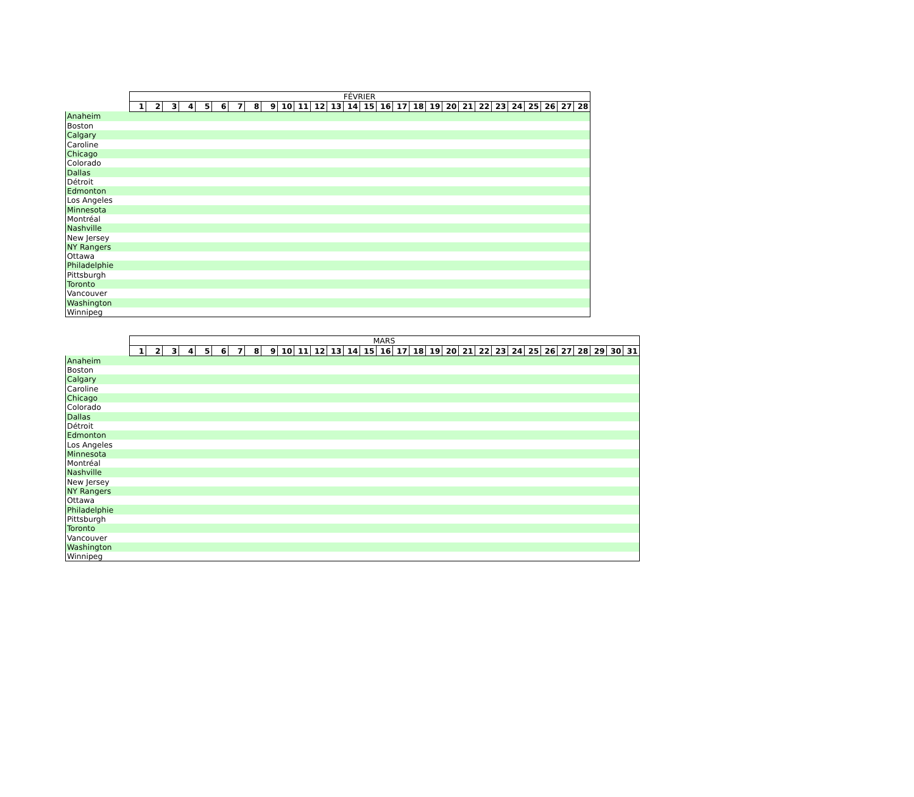| | FÉVRIER | | | | | | | | | | | | | | | | | | | | | | | | | | | |
| --- | --- | --- | --- | --- | --- | --- | --- | --- | --- | --- | --- | --- | --- | --- | --- | --- | --- | --- | --- | --- | --- | --- | --- | --- | --- | --- | --- | --- |
| | 1 | 2 | 3 | 4 | 5 | 6 | 7 | 8 | 9 | 10 | 11 | 12 | 13 | 14 | 15 | 16 | 17 | 18 | 19 | 20 | 21 | 22 | 23 | 24 | 25 | 26 | 27 | 28 |
| Anaheim | | | | | | | | | | | | | | | | | | | | | | | | | | | | |
| Boston | | | | | | | | | | | | | | | | | | | | | | | | | | | | |
| Calgary | | | | | | | | | | | | | | | | | | | | | | | | | | | | |
| Caroline | | | | | | | | | | | | | | | | | | | | | | | | | | | | |
| Chicago | | | | | | | | | | | | | | | | | | | | | | | | | | | | |
| Colorado | | | | | | | | | | | | | | | | | | | | | | | | | | | | |
| Dallas | | | | | | | | | | | | | | | | | | | | | | | | | | | | |
| Détroit | | | | | | | | | | | | | | | | | | | | | | | | | | | | |
| Edmonton | | | | | | | | | | | | | | | | | | | | | | | | | | | | |
| Los Angeles | | | | | | | | | | | | | | | | | | | | | | | | | | | | |
| Minnesota | | | | | | | | | | | | | | | | | | | | | | | | | | | | |
| Montréal | | | | | | | | | | | | | | | | | | | | | | | | | | | | |
| Nashville | | | | | | | | | | | | | | | | | | | | | | | | | | | | |
| New Jersey | | | | | | | | | | | | | | | | | | | | | | | | | | | | |
| NY Rangers | | | | | | | | | | | | | | | | | | | | | | | | | | | | |
| Ottawa | | | | | | | | | | | | | | | | | | | | | | | | | | | | |
| Philadelphie | | | | | | | | | | | | | | | | | | | | | | | | | | | | |
| Pittsburgh | | | | | | | | | | | | | | | | | | | | | | | | | | | | |
| Toronto | | | | | | | | | | | | | | | | | | | | | | | | | | | | |
| Vancouver | | | | | | | | | | | | | | | | | | | | | | | | | | | | |
| Washington | | | | | | | | | | | | | | | | | | | | | | | | | | | | |
| Winnipeg | | | | | | | | | | | | | | | | | | | | | | | | | | | | |
| | MARS | | | | | | | | | | | | | | | | | | | | | | | | | | | | | | |
| --- | --- | --- | --- | --- | --- | --- | --- | --- | --- | --- | --- | --- | --- | --- | --- | --- | --- | --- | --- | --- | --- | --- | --- | --- | --- | --- | --- | --- | --- | --- | --- |
| | 1 | 2 | 3 | 4 | 5 | 6 | 7 | 8 | 9 | 10 | 11 | 12 | 13 | 14 | 15 | 16 | 17 | 18 | 19 | 20 | 21 | 22 | 23 | 24 | 25 | 26 | 27 | 28 | 29 | 30 | 31 |
| Anaheim | | | | | | | | | | | | | | | | | | | | | | | | | | | | | | | |
| Boston | | | | | | | | | | | | | | | | | | | | | | | | | | | | | | | |
| Calgary | | | | | | | | | | | | | | | | | | | | | | | | | | | | | | | |
| Caroline | | | | | | | | | | | | | | | | | | | | | | | | | | | | | | | |
| Chicago | | | | | | | | | | | | | | | | | | | | | | | | | | | | | | | |
| Colorado | | | | | | | | | | | | | | | | | | | | | | | | | | | | | | | |
| Dallas | | | | | | | | | | | | | | | | | | | | | | | | | | | | | | | |
| Détroit | | | | | | | | | | | | | | | | | | | | | | | | | | | | | | | |
| Edmonton | | | | | | | | | | | | | | | | | | | | | | | | | | | | | | | |
| Los Angeles | | | | | | | | | | | | | | | | | | | | | | | | | | | | | | | |
| Minnesota | | | | | | | | | | | | | | | | | | | | | | | | | | | | | | | |
| Montréal | | | | | | | | | | | | | | | | | | | | | | | | | | | | | | | |
| Nashville | | | | | | | | | | | | | | | | | | | | | | | | | | | | | | | |
| New Jersey | | | | | | | | | | | | | | | | | | | | | | | | | | | | | | | |
| NY Rangers | | | | | | | | | | | | | | | | | | | | | | | | | | | | | | | |
| Ottawa | | | | | | | | | | | | | | | | | | | | | | | | | | | | | | | |
| Philadelphie | | | | | | | | | | | | | | | | | | | | | | | | | | | | | | | |
| Pittsburgh | | | | | | | | | | | | | | | | | | | | | | | | | | | | | | | |
| Toronto | | | | | | | | | | | | | | | | | | | | | | | | | | | | | | | |
| Vancouver | | | | | | | | | | | | | | | | | | | | | | | | | | | | | | | |
| Washington | | | | | | | | | | | | | | | | | | | | | | | | | | | | | | | |
| Winnipeg | | | | | | | | | | | | | | | | | | | | | | | | | | | | | | | |